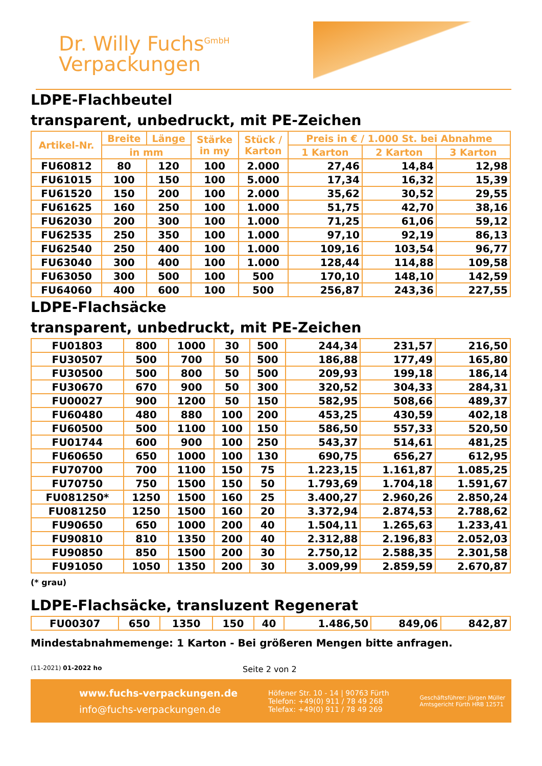Dr. Willy Fuchs<sup>GmbH</sup>
Verpackungen
LDPE-Flachbeutel
transparent, unbedruckt, mit PE-Zeichen
| Artikel-Nr. | Breite | Länge | Stärke in my | Stück / Karton | Preis in € / 1.000 St. bei Abnahme | | |
| --- | --- | --- | --- | --- | --- | --- | --- |
| | in mm | | | | 1 Karton | 2 Karton | 3 Karton |
| FU60812 | 80 | 120 | 100 | 2.000 | 27,46 | 14,84 | 12,98 |
| FU61015 | 100 | 150 | 100 | 5.000 | 17,34 | 16,32 | 15,39 |
| FU61520 | 150 | 200 | 100 | 2.000 | 35,62 | 30,52 | 29,55 |
| FU61625 | 160 | 250 | 100 | 1.000 | 51,75 | 42,70 | 38,16 |
| FU62030 | 200 | 300 | 100 | 1.000 | 71,25 | 61,06 | 59,12 |
| FU62535 | 250 | 350 | 100 | 1.000 | 97,10 | 92,19 | 86,13 |
| FU62540 | 250 | 400 | 100 | 1.000 | 109,16 | 103,54 | 96,77 |
| FU63040 | 300 | 400 | 100 | 1.000 | 128,44 | 114,88 | 109,58 |
| FU63050 | 300 | 500 | 100 | 500 | 170,10 | 148,10 | 142,59 |
| FU64060 | 400 | 600 | 100 | 500 | 256,87 | 243,36 | 227,55 |
LDPE-Flachsäcke
transparent, unbedruckt, mit PE-Zeichen
| FU01803 | 800 | 1000 | 30 | 500 | 244,34 | 231,57 | 216,50 |
| FU30507 | 500 | 700 | 50 | 500 | 186,88 | 177,49 | 165,80 |
| FU30500 | 500 | 800 | 50 | 500 | 209,93 | 199,18 | 186,14 |
| FU30670 | 670 | 900 | 50 | 300 | 320,52 | 304,33 | 284,31 |
| FU00027 | 900 | 1200 | 50 | 150 | 582,95 | 508,66 | 489,37 |
| FU60480 | 480 | 880 | 100 | 200 | 453,25 | 430,59 | 402,18 |
| FU60500 | 500 | 1100 | 100 | 150 | 586,50 | 557,33 | 520,50 |
| FU01744 | 600 | 900 | 100 | 250 | 543,37 | 514,61 | 481,25 |
| FU60650 | 650 | 1000 | 100 | 130 | 690,75 | 656,27 | 612,95 |
| FU70700 | 700 | 1100 | 150 | 75 | 1.223,15 | 1.161,87 | 1.085,25 |
| FU70750 | 750 | 1500 | 150 | 50 | 1.793,69 | 1.704,18 | 1.591,67 |
| FU081250* | 1250 | 1500 | 160 | 25 | 3.400,27 | 2.960,26 | 2.850,24 |
| FU081250 | 1250 | 1500 | 160 | 20 | 3.372,94 | 2.874,53 | 2.788,62 |
| FU90650 | 650 | 1000 | 200 | 40 | 1.504,11 | 1.265,63 | 1.233,41 |
| FU90810 | 810 | 1350 | 200 | 40 | 2.312,88 | 2.196,83 | 2.052,03 |
| FU90850 | 850 | 1500 | 200 | 30 | 2.750,12 | 2.588,35 | 2.301,58 |
| FU91050 | 1050 | 1350 | 200 | 30 | 3.009,99 | 2.859,59 | 2.670,87 |
(* grau)
LDPE-Flachsäcke, transluzent Regenerat
| FU00307 | 650 | 1350 | 150 | 40 | 1.486,50 | 849,06 | 842,87 |
Mindestabnahmemenge: 1 Karton - Bei größeren Mengen bitte anfragen.
(11-2021) 01-2022 ho Seite 2 von 2
www.fuchs-verpackungen.de
info@fuchs-verpackungen.de
Höfener Str. 10 - 14 | 90763 Fürth
Telefon: +49(0) 911 / 78 49 268
Telefax: +49(0) 911 / 78 49 269
Geschäftsführer: Jürgen Müller
Amtsgericht Fürth HRB 12571